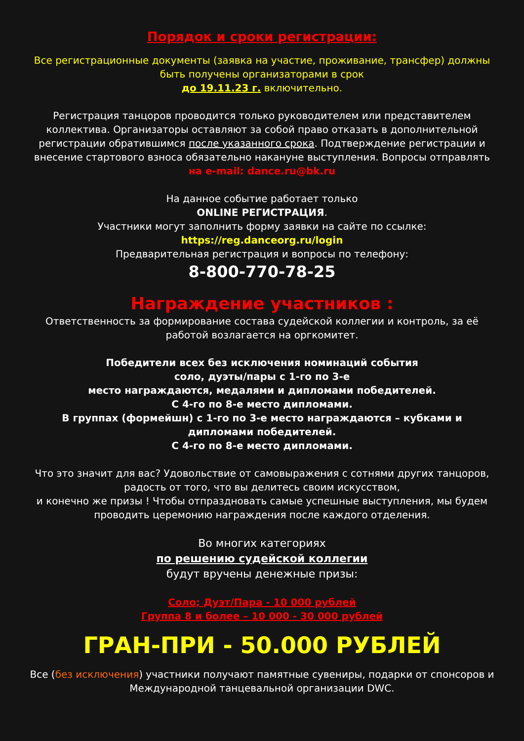Порядок и сроки регистрации:
Все регистрационные документы (заявка на участие, проживание, трансфер) должны быть получены организаторами в срок
до 19.11.23 г. включительно.
Регистрация танцоров проводится только руководителем или представителем коллектива. Организаторы оставляют за собой право отказать в дополнительной регистрации обратившимся после указанного срока. Подтверждение регистрации и внесение стартового взноса обязательно накануне выступления. Вопросы отправлять
на e-mail: dance.ru@bk.ru
На данное событие работает только
ONLINE РЕГИСТРАЦИЯ.
Участники могут заполнить форму заявки на сайте по ссылке:
https://reg.danceorg.ru/login
Предварительная регистрация и вопросы по телефону:
8-800-770-78-25
Награждение участников :
Ответственность за формирование состава судейской коллегии и контроль, за её работой возлагается на оргкомитет.
Победители всех без исключения номинаций события
соло, дуэты/пары с 1-го по 3-е
место награждаются, медалями и дипломами победителей.
С 4-го по 8-е место дипломами.
В группах (формейшн) с 1-го по 3-е место награждаются – кубками и дипломами победителей.
С 4-го по 8-е место дипломами.
Что это значит для вас? Удовольствие от самовыражения с сотнями других танцоров, радость от того, что вы делитесь своим искусством,
и конечно же призы ! Чтобы отпраздновать самые успешные выступления, мы будем проводить церемонию награждения после каждого отделения.
Во многих категориях
по решению судейской коллегии
будут вручены денежные призы:
Соло; Дуэт/Пара - 10 000 рублей
Группа 8 и более – 10 000 - 30 000 рублей
ГРАН-ПРИ - 50.000 РУБЛЕЙ
Все (без исключения) участники получают памятные сувениры, подарки от спонсоров и Международной танцевальной организации DWC.